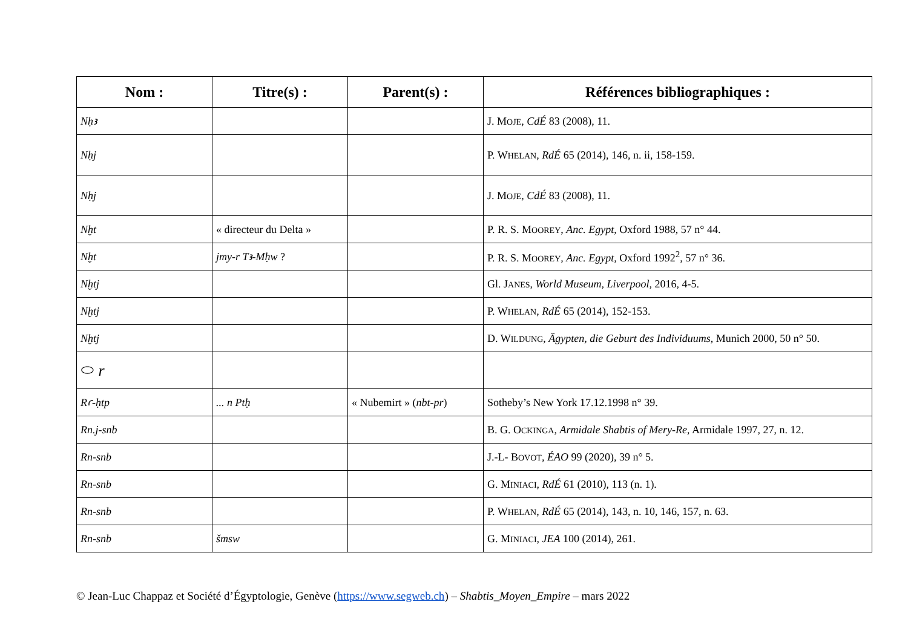| Nom : | Titre(s) : | Parent(s) : | Références bibliographiques : |
| --- | --- | --- | --- |
| Nḥꜣ | | | J. M OJE , CdÉ 83 (2008), 11. |
| Nḥj | | | P. W HELAN , RdÉ 65 (2014), 146, n. ii, 158-159. |
| Nḥj | | | J. M OJE , CdÉ 83 (2008), 11. |
| Nḫt | « directeur du Delta » | | P. R. S. M OOREY , Anc. Egypt , Oxford 1988, 57 n° 44. |
| Nḫt | jmy-r Tꜣ-Mḥw ? | | P. R. S. M OOREY , Anc. Egypt , Oxford 1992<sup>2</sup>, 57 n° 36. |
| Nḫtj | | | Gl. J ANES , World Museum, Liverpool , 2016, 4-5. |
| Nḫtj | | | P. W HELAN , RdÉ 65 (2014), 152-153. |
| Nḫtj | | | D. W ILDUNG , Ägypten, die Geburt des Individuums , Munich 2000, 50 n° 50. |
| ⬭ r | | | |
| Rꜥ-ḥtp | ... n Ptḥ | « Nubemirt » ( nbt-pr ) | Sotheby’s New York 17.12.1998 n° 39. |
| Rn.j-snb | | | B. G. O CKINGA , Armidale Shabtis of Mery-Re , Armidale 1997, 27, n. 12. |
| Rn-snb | | | J.-L- B OVOT , ÉAO 99 (2020), 39 n° 5. |
| Rn-snb | | | G. M INIACI , RdÉ 61 (2010), 113 (n. 1). |
| Rn-snb | | | P. W HELAN , RdÉ 65 (2014), 143, n. 10, 146, 157, n. 63. |
| Rn-snb | šmsw | | G. M INIACI , JEA 100 (2014), 261. |
© Jean-Luc Chappaz et Société d’Égyptologie, Genève (https://www.segweb.ch) – Shabtis_Moyen_Empire – mars 2022